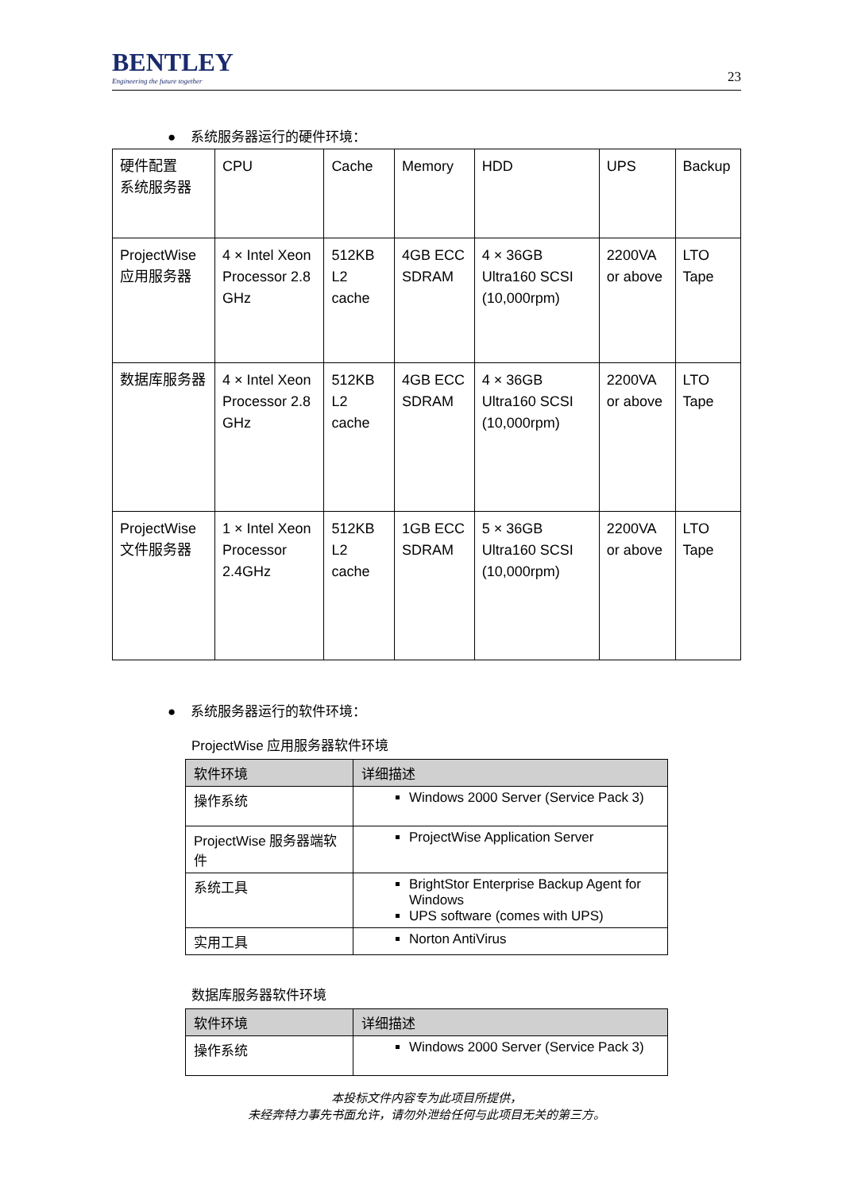BENTLEY
Engineering the future together
23
● 系统服务器运行的硬件环境：
| 硬件配置 系统服务器 | CPU | Cache | Memory | HDD | UPS | Backup |
| ProjectWise 应用服务器 | 4 × Intel Xeon Processor 2.8 GHz | 512KB L2 cache | 4GB ECC SDRAM | 4 × 36GB Ultra160 SCSI (10,000rpm) | 2200VA or above | LTO Tape |
| 数据库服务器 | 4 × Intel Xeon Processor 2.8 GHz | 512KB L2 cache | 4GB ECC SDRAM | 4 × 36GB Ultra160 SCSI (10,000rpm) | 2200VA or above | LTO Tape |
| ProjectWise 文件服务器 | 1 × Intel Xeon Processor 2.4GHz | 512KB L2 cache | 1GB ECC SDRAM | 5 × 36GB Ultra160 SCSI (10,000rpm) | 2200VA or above | LTO Tape |
● 系统服务器运行的软件环境：
ProjectWise 应用服务器软件环境
| 软件环境 | 详细描述 |
| --- | --- |
| 操作系统 | Windows 2000 Server (Service Pack 3) |
| ProjectWise 服务器端软件 | ProjectWise Application Server |
| 系统工具 | BrightStor Enterprise Backup Agent for Windows UPS software (comes with UPS) |
| 实用工具 | Norton AntiVirus |
数据库服务器软件环境
| 软件环境 | 详细描述 |
| --- | --- |
| 操作系统 | Windows 2000 Server (Service Pack 3) |
本投标文件内容专为此项目所提供，
未经奔特力事先书面允许，请勿外泄给任何与此项目无关的第三方。